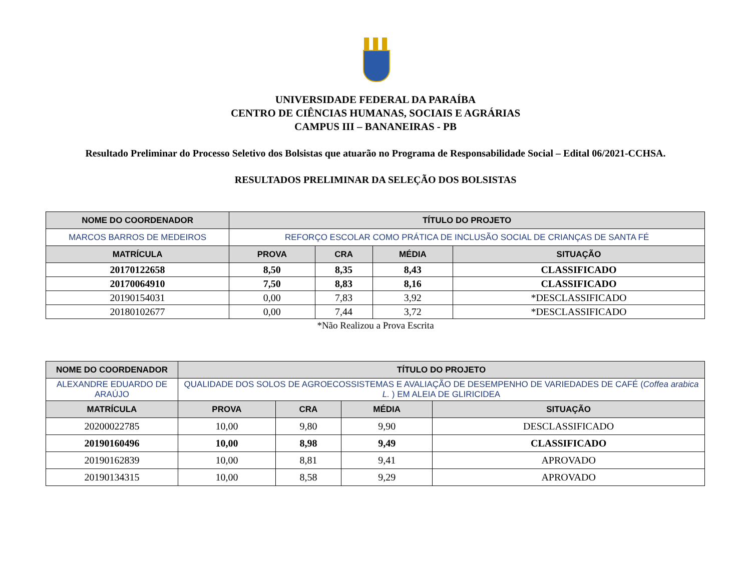UNIVERSIDADE FEDERAL DA PARAÍBA
CENTRO DE CIÊNCIAS HUMANAS, SOCIAIS E AGRÁRIAS
CAMPUS III – BANANEIRAS - PB
Resultado Preliminar do Processo Seletivo dos Bolsistas que atuarão no Programa de Responsabilidade Social – Edital 06/2021-CCHSA.
RESULTADOS PRELIMINAR DA SELEÇÃO DOS BOLSISTAS
| NOME DO COORDENADOR | TÍTULO DO PROJETO | | | |
| --- | --- | --- | --- | --- |
| MARCOS BARROS DE MEDEIROS | REFORÇO ESCOLAR COMO PRÁTICA DE INCLUSÃO SOCIAL DE CRIANÇAS DE SANTA FÉ | | | |
| MATRÍCULA | PROVA | CRA | MÉDIA | SITUAÇÃO |
| 20170122658 | 8,50 | 8,35 | 8,43 | CLASSIFICADO |
| 20170064910 | 7,50 | 8,83 | 8,16 | CLASSIFICADO |
| 20190154031 | 0,00 | 7,83 | 3,92 | *DESCLASSIFICADO |
| 20180102677 | 0,00 | 7,44 | 3,72 | *DESCLASSIFICADO |
*Não Realizou a Prova Escrita
| NOME DO COORDENADOR | TÍTULO DO PROJETO | | | |
| --- | --- | --- | --- | --- |
| ALEXANDRE EDUARDO DE ARAÚJO | QUALIDADE DOS SOLOS DE AGROECOSSISTEMAS E AVALIAÇÃO DE DESEMPENHO DE VARIEDADES DE CAFÉ ( Coffea arabica L. ) EM ALEIA DE GLIRICIDEA | | | |
| MATRÍCULA | PROVA | CRA | MÉDIA | SITUAÇÃO |
| 20200022785 | 10,00 | 9,80 | 9,90 | DESCLASSIFICADO |
| 20190160496 | 10,00 | 8,98 | 9,49 | CLASSIFICADO |
| 20190162839 | 10,00 | 8,81 | 9,41 | APROVADO |
| 20190134315 | 10,00 | 8,58 | 9,29 | APROVADO |